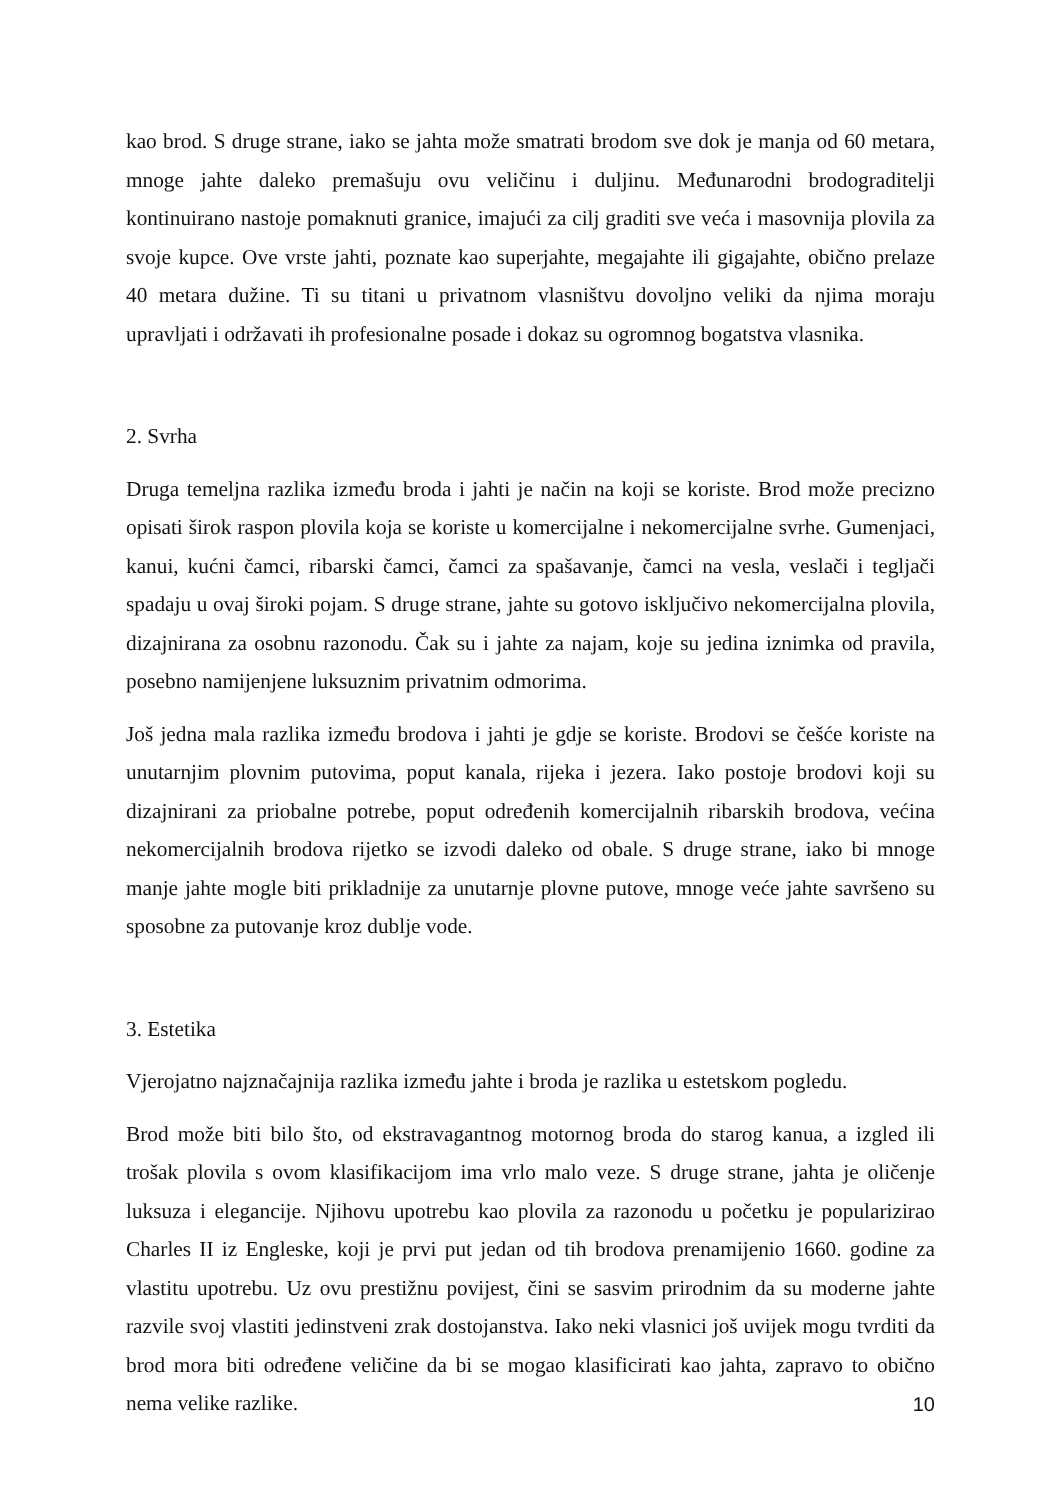kao brod. S druge strane, iako se jahta može smatrati brodom sve dok je manja od 60 metara, mnoge jahte daleko premašuju ovu veličinu i duljinu. Međunarodni brodograditelji kontinuirano nastoje pomaknuti granice, imajući za cilj graditi sve veća i masovnija plovila za svoje kupce. Ove vrste jahti, poznate kao superjahte, megajahte ili gigajahte, obično prelaze 40 metara dužine. Ti su titani u privatnom vlasništvu dovoljno veliki da njima moraju upravljati i održavati ih profesionalne posade i dokaz su ogromnog bogatstva vlasnika.
2. Svrha
Druga temeljna razlika između broda i jahti je način na koji se koriste. Brod može precizno opisati širok raspon plovila koja se koriste u komercijalne i nekomercijalne svrhe. Gumenjaci, kanui, kućni čamci, ribarski čamci, čamci za spašavanje, čamci na vesla, veslači i tegljači spadaju u ovaj široki pojam. S druge strane, jahte su gotovo isključivo nekomercijalna plovila, dizajnirana za osobnu razonodu. Čak su i jahte za najam, koje su jedina iznimka od pravila, posebno namijenjene luksuznim privatnim odmorima.
Još jedna mala razlika između brodova i jahti je gdje se koriste. Brodovi se češće koriste na unutarnjim plovnim putovima, poput kanala, rijeka i jezera. Iako postoje brodovi koji su dizajnirani za priobalne potrebe, poput određenih komercijalnih ribarskih brodova, većina nekomercijalnih brodova rijetko se izvodi daleko od obale. S druge strane, iako bi mnoge manje jahte mogle biti prikladnije za unutarnje plovne putove, mnoge veće jahte savršeno su sposobne za putovanje kroz dublje vode.
3. Estetika
Vjerojatno najznačajnija razlika između jahte i broda je razlika u estetskom pogledu.
Brod može biti bilo što, od ekstravagantnog motornog broda do starog kanua, a izgled ili trošak plovila s ovom klasifikacijom ima vrlo malo veze. S druge strane, jahta je oličenje luksuza i elegancije. Njihovu upotrebu kao plovila za razonodu u početku je popularizirao Charles II iz Engleske, koji je prvi put jedan od tih brodova prenamijenio 1660. godine za vlastitu upotrebu. Uz ovu prestižnu povijest, čini se sasvim prirodnim da su moderne jahte razvile svoj vlastiti jedinstveni zrak dostojanstva. Iako neki vlasnici još uvijek mogu tvrditi da brod mora biti određene veličine da bi se mogao klasificirati kao jahta, zapravo to obično nema velike razlike.
10